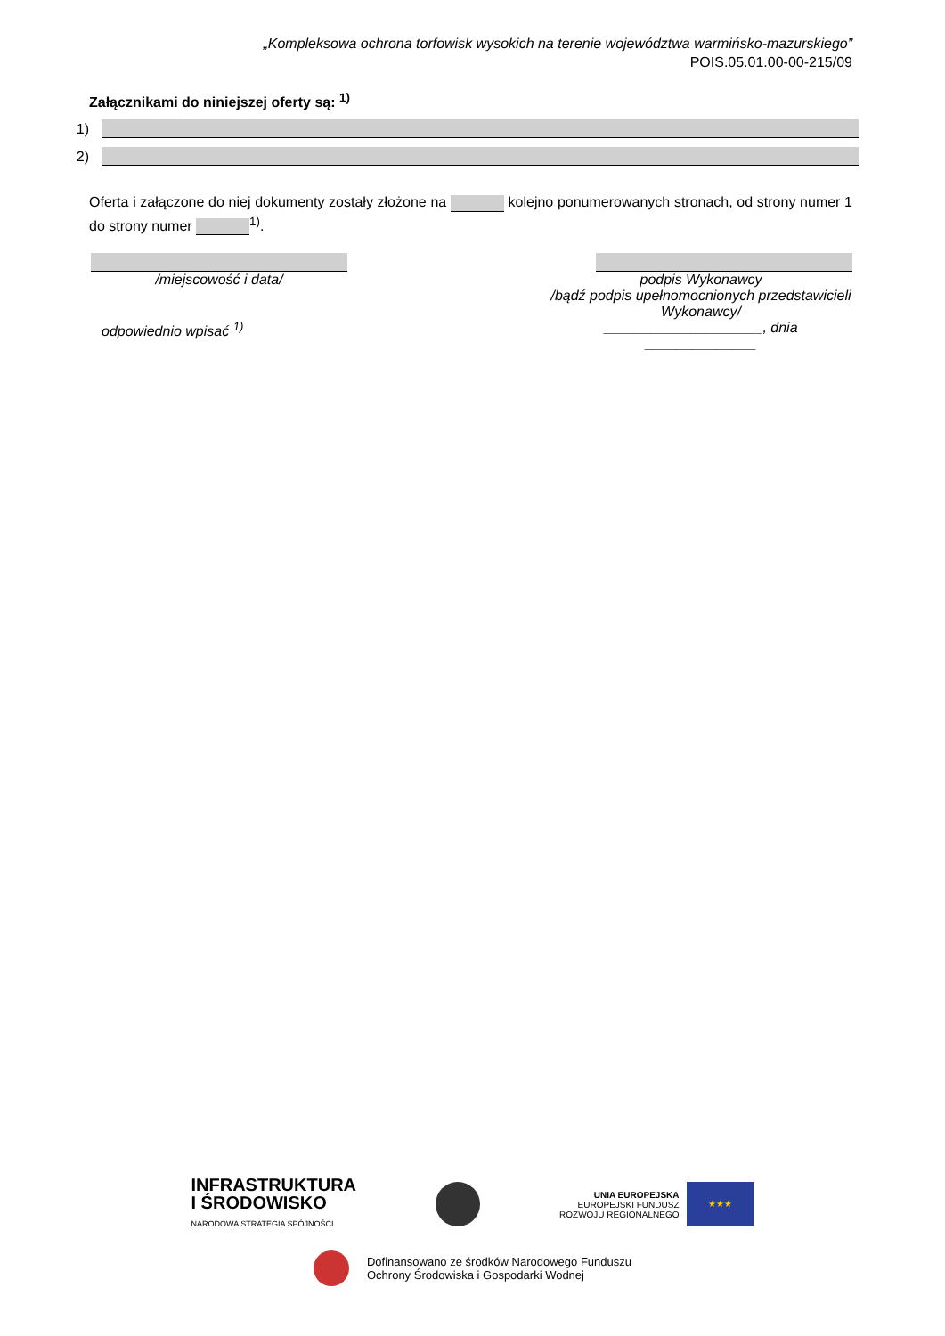„Kompleksowa ochrona torfowisk wysokich na terenie województwa warmińsko-mazurskiego”
POIS.05.01.00-00-215/09
Załącznikami do niniejszej oferty są: <sup>1)</sup>
1)
2)
Oferta i załączone do niej dokumenty zostały złożone na kolejno ponumerowanych stronach, od strony numer 1 do strony numer <sup>1)</sup>.
/miejscowość i data/
odpowiednio wpisać <sup>1)</sup>
podpis Wykonawcy
/bądź podpis upełnomocnionych przedstawicieli Wykonawcy/
____________________, dnia ______________
INFRASTRUKTURA
I ŚRODOWISKO
NARODOWA STRATEGIA SPÓJNOŚCI
UNIA EUROPEJSKA
EUROPEJSKI FUNDUSZ
ROZWOJU REGIONALNEGO
★★★
Dofinansowano ze środków Narodowego Funduszu
Ochrony Środowiska i Gospodarki Wodnej